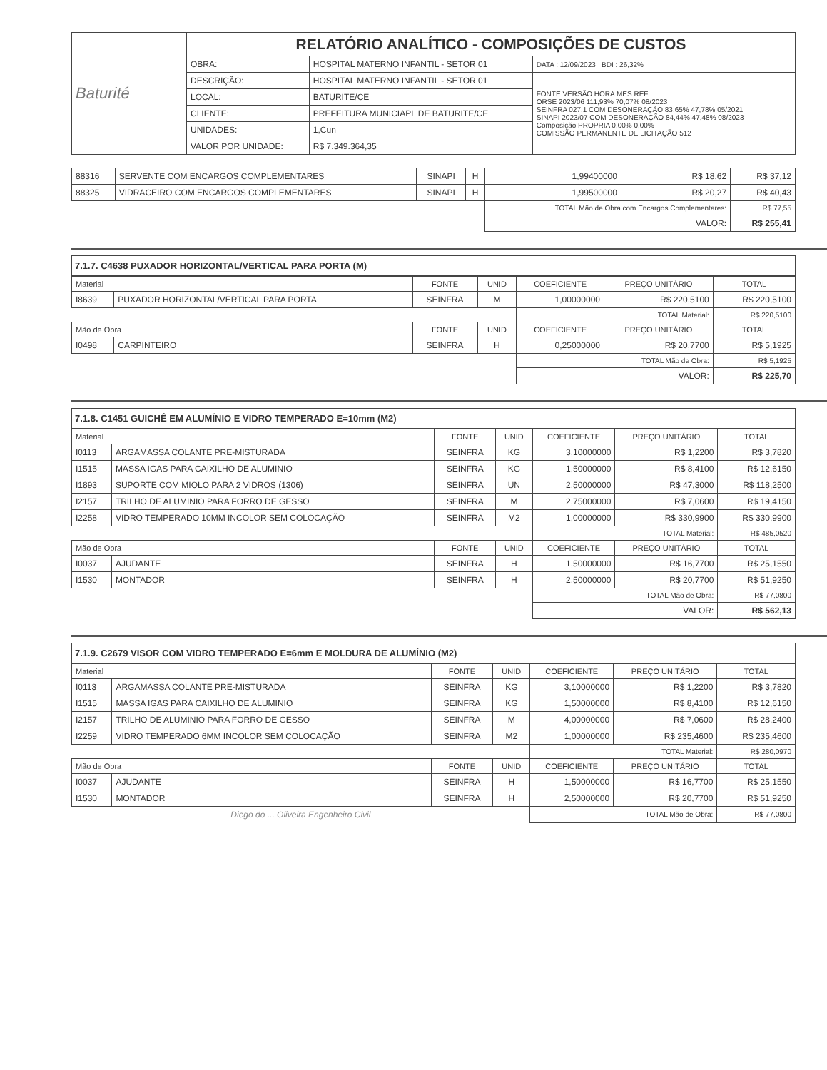| Baturité | RELATÓRIO ANALÍTICO - COMPOSIÇÕES DE CUSTOS | | |
| | OBRA: | HOSPITAL MATERNO INFANTIL - SETOR 01 | DATA : 12/09/2023 BDI : 26,32% |
| | DESCRIÇÃO: | HOSPITAL MATERNO INFANTIL - SETOR 01 | FONTE VERSÃO HORA MES REF. ORSE 2023/06 111,93% 70,07% 08/2023 SEINFRA 027.1 COM DESONERAÇÃO 83,65% 47,78% 05/2021 SINAPI 2023/07 COM DESONERAÇÃO 84,44% 47,48% 08/2023 Composição PROPRIA 0,00% 0,00% COMISSÃO PERMANENTE DE LICITAÇÃO 512 |
| | LOCAL: | BATURITE/CE | |
| | CLIENTE: | PREFEITURA MUNICIAPL DE BATURITE/CE | |
| | UNIDADES: | 1,Cun | |
| | VALOR POR UNIDADE: | R$ 7.349.364,35 | |
| 88316 | SERVENTE COM ENCARGOS COMPLEMENTARES | SINAPI | H | 1,99400000 | R$ 18,62 | R$ 37,12 |
| 88325 | VIDRACEIRO COM ENCARGOS COMPLEMENTARES | SINAPI | H | 1,99500000 | R$ 20,27 | R$ 40,43 |
| | | | | TOTAL Mão de Obra com Encargos Complementares: | | R$ 77,55 |
| | | | | VALOR: | | R$ 255,41 |
7.1.7. C4638 PUXADOR HORIZONTAL/VERTICAL PARA PORTA (M)
| Material | | FONTE | UNID | COEFICIENTE | PREÇO UNITÁRIO | TOTAL |
| --- | --- | --- | --- | --- | --- | --- |
| I8639 | PUXADOR HORIZONTAL/VERTICAL PARA PORTA | SEINFRA | M | 1,00000000 | R$ 220,5100 | R$ 220,5100 |
| | | | | TOTAL Material: | | R$ 220,5100 |
| Mão de Obra | | FONTE | UNID | COEFICIENTE | PREÇO UNITÁRIO | TOTAL |
| I0498 | CARPINTEIRO | SEINFRA | H | 0,25000000 | R$ 20,7700 | R$ 5,1925 |
| | | | | TOTAL Mão de Obra: | | R$ 5,1925 |
| | | | | VALOR: | | R$ 225,70 |
7.1.8. C1451 GUICHÊ EM ALUMÍNIO E VIDRO TEMPERADO E=10mm (M2)
| Material | | FONTE | UNID | COEFICIENTE | PREÇO UNITÁRIO | TOTAL |
| --- | --- | --- | --- | --- | --- | --- |
| I0113 | ARGAMASSA COLANTE PRE-MISTURADA | SEINFRA | KG | 3,10000000 | R$ 1,2200 | R$ 3,7820 |
| I1515 | MASSA IGAS PARA CAIXILHO DE ALUMINIO | SEINFRA | KG | 1,50000000 | R$ 8,4100 | R$ 12,6150 |
| I1893 | SUPORTE COM MIOLO PARA 2 VIDROS (1306) | SEINFRA | UN | 2,50000000 | R$ 47,3000 | R$ 118,2500 |
| I2157 | TRILHO DE ALUMINIO PARA FORRO DE GESSO | SEINFRA | M | 2,75000000 | R$ 7,0600 | R$ 19,4150 |
| I2258 | VIDRO TEMPERADO 10MM INCOLOR SEM COLOCAÇÃO | SEINFRA | M2 | 1,00000000 | R$ 330,9900 | R$ 330,9900 |
| | | | | TOTAL Material: | | R$ 485,0520 |
| Mão de Obra | | FONTE | UNID | COEFICIENTE | PREÇO UNITÁRIO | TOTAL |
| I0037 | AJUDANTE | SEINFRA | H | 1,50000000 | R$ 16,7700 | R$ 25,1550 |
| I1530 | MONTADOR | SEINFRA | H | 2,50000000 | R$ 20,7700 | R$ 51,9250 |
| | | | | TOTAL Mão de Obra: | | R$ 77,0800 |
| | | | | VALOR: | | R$ 562,13 |
7.1.9. C2679 VISOR COM VIDRO TEMPERADO E=6mm E MOLDURA DE ALUMÍNIO (M2)
| Material | | FONTE | UNID | COEFICIENTE | PREÇO UNITÁRIO | TOTAL |
| --- | --- | --- | --- | --- | --- | --- |
| I0113 | ARGAMASSA COLANTE PRE-MISTURADA | SEINFRA | KG | 3,10000000 | R$ 1,2200 | R$ 3,7820 |
| I1515 | MASSA IGAS PARA CAIXILHO DE ALUMINIO | SEINFRA | KG | 1,50000000 | R$ 8,4100 | R$ 12,6150 |
| I2157 | TRILHO DE ALUMINIO PARA FORRO DE GESSO | SEINFRA | M | 4,00000000 | R$ 7,0600 | R$ 28,2400 |
| I2259 | VIDRO TEMPERADO 6MM INCOLOR SEM COLOCAÇÃO | SEINFRA | M2 | 1,00000000 | R$ 235,4600 | R$ 235,4600 |
| | | | | TOTAL Material: | | R$ 280,0970 |
| Mão de Obra | | FONTE | UNID | COEFICIENTE | PREÇO UNITÁRIO | TOTAL |
| I0037 | AJUDANTE | SEINFRA | H | 1,50000000 | R$ 16,7700 | R$ 25,1550 |
| I1530 | MONTADOR | SEINFRA | H | 2,50000000 | R$ 20,7700 | R$ 51,9250 |
| Diego do ... Oliveira Engenheiro Civil | | | | TOTAL Mão de Obra: | | R$ 77,0800 |